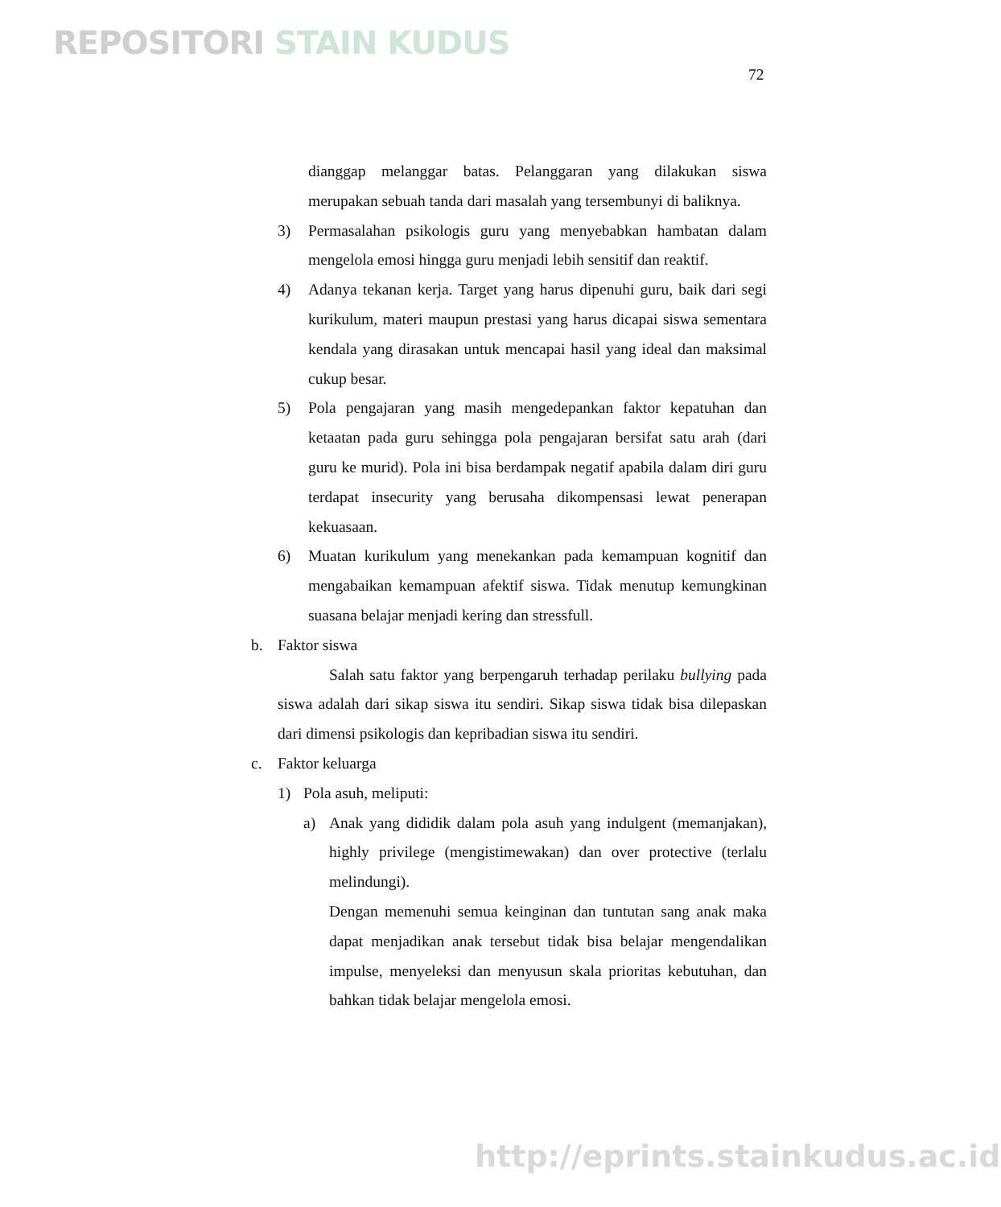REPOSITORI STAIN KUDUS
72
dianggap melanggar batas. Pelanggaran yang dilakukan siswa merupakan sebuah tanda dari masalah yang tersembunyi di baliknya.
3) Permasalahan psikologis guru yang menyebabkan hambatan dalam mengelola emosi hingga guru menjadi lebih sensitif dan reaktif.
4) Adanya tekanan kerja. Target yang harus dipenuhi guru, baik dari segi kurikulum, materi maupun prestasi yang harus dicapai siswa sementara kendala yang dirasakan untuk mencapai hasil yang ideal dan maksimal cukup besar.
5) Pola pengajaran yang masih mengedepankan faktor kepatuhan dan ketaatan pada guru sehingga pola pengajaran bersifat satu arah (dari guru ke murid). Pola ini bisa berdampak negatif apabila dalam diri guru terdapat insecurity yang berusaha dikompensasi lewat penerapan kekuasaan.
6) Muatan kurikulum yang menekankan pada kemampuan kognitif dan mengabaikan kemampuan afektif siswa. Tidak menutup kemungkinan suasana belajar menjadi kering dan stressfull.
b. Faktor siswa
Salah satu faktor yang berpengaruh terhadap perilaku bullying pada siswa adalah dari sikap siswa itu sendiri. Sikap siswa tidak bisa dilepaskan dari dimensi psikologis dan kepribadian siswa itu sendiri.
c. Faktor keluarga
1) Pola asuh, meliputi:
a) Anak yang dididik dalam pola asuh yang indulgent (memanjakan), highly privilege (mengistimewakan) dan over protective (terlalu melindungi).
Dengan memenuhi semua keinginan dan tuntutan sang anak maka dapat menjadikan anak tersebut tidak bisa belajar mengendalikan impulse, menyeleksi dan menyusun skala prioritas kebutuhan, dan bahkan tidak belajar mengelola emosi.
http://eprints.stainkudus.ac.id